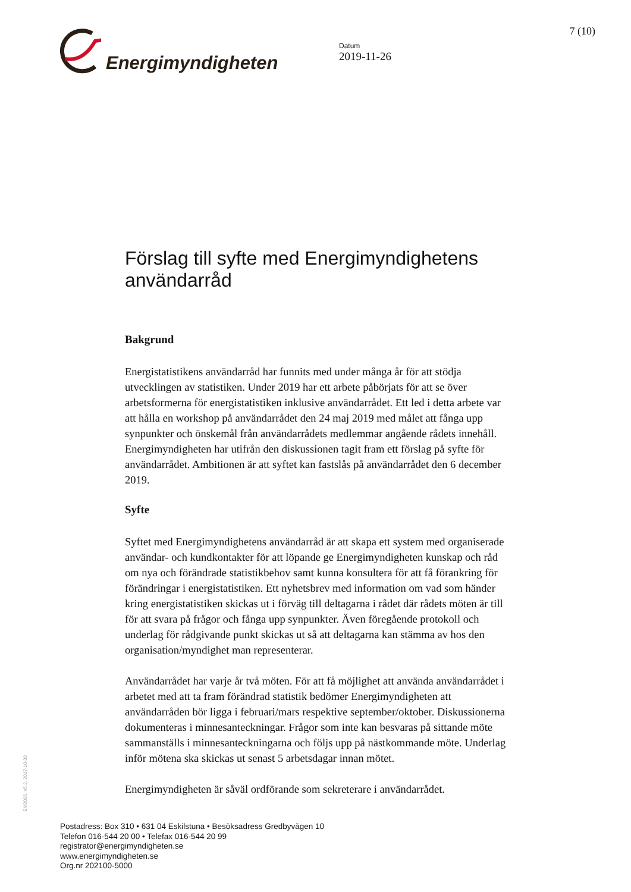Energimyndigheten
Datum
2019-11-26
7 (10)
Förslag till syfte med Energimyndighetens användarråd
Bakgrund
Energistatistikens användarråd har funnits med under många år för att stödja utvecklingen av statistiken. Under 2019 har ett arbete påbörjats för att se över arbetsformerna för energistatistiken inklusive användarrådet. Ett led i detta arbete var att hålla en workshop på användarrådet den 24 maj 2019 med målet att fånga upp synpunkter och önskemål från användarrådets medlemmar angående rådets innehåll. Energimyndigheten har utifrån den diskussionen tagit fram ett förslag på syfte för användarrådet. Ambitionen är att syftet kan fastslås på användarrådet den 6 december 2019.
Syfte
Syftet med Energimyndighetens användarråd är att skapa ett system med organiserade användar- och kundkontakter för att löpande ge Energimyndigheten kunskap och råd om nya och förändrade statistikbehov samt kunna konsultera för att få förankring för förändringar i energistatistiken. Ett nyhetsbrev med information om vad som händer kring energistatistiken skickas ut i förväg till deltagarna i rådet där rådets möten är till för att svara på frågor och fånga upp synpunkter. Även föregående protokoll och underlag för rådgivande punkt skickas ut så att deltagarna kan stämma av hos den organisation/myndighet man representerar.
Användarrådet har varje år två möten. För att få möjlighet att använda användarrådet i arbetet med att ta fram förändrad statistik bedömer Energimyndigheten att användarråden bör ligga i februari/mars respektive september/oktober. Diskussionerna dokumenteras i minnesanteckningar. Frågor som inte kan besvaras på sittande möte sammanställs i minnesanteckningarna och följs upp på nästkommande möte. Underlag inför mötena ska skickas ut senast 5 arbetsdagar innan mötet.
Energimyndigheten är såväl ordförande som sekreterare i användarrådet.
EM2000, v5.2, 2017-10-30
Postadress: Box 310 • 631 04 Eskilstuna • Besöksadress Gredbyvägen 10
Telefon 016-544 20 00 • Telefax 016-544 20 99
registrator@energimyndigheten.se
www.energimyndigheten.se
Org.nr 202100-5000